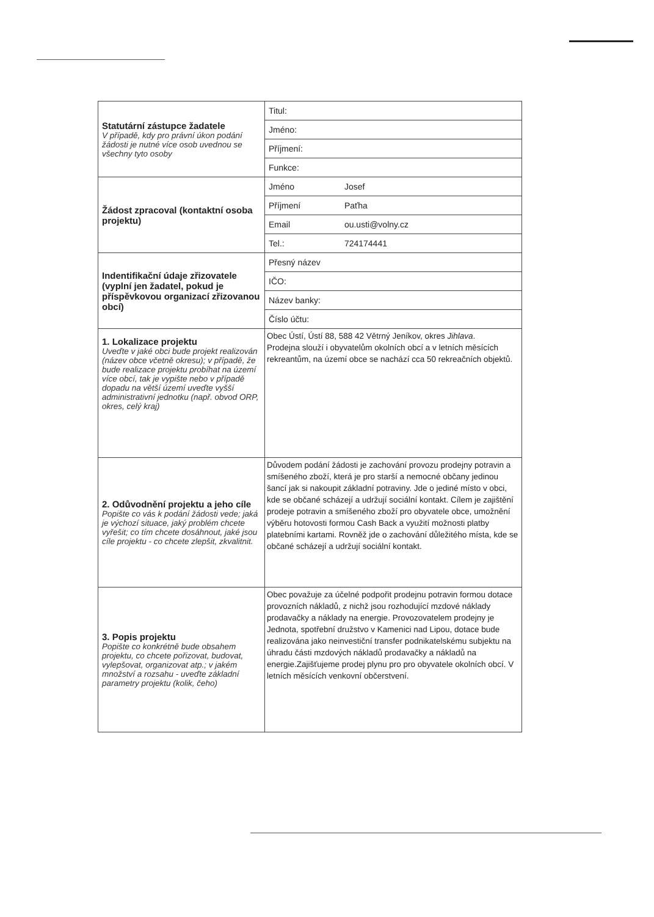| Statutární zástupce žadatele V případě, kdy pro právní úkon podání žádosti je nutné více osob uvednou se všechny tyto osoby | Titul: |
| | Jméno: |
| | Příjmení: |
| | Funkce: |
| Žádost zpracoval (kontaktní osoba projektu) | Jméno Josef |
| | Příjmení Paťha |
| | Email ou.usti@volny.cz |
| | Tel.: 724174441 |
| Indentifikační údaje zřizovatele (vyplní jen žadatel, pokud je příspěvkovou organizací zřizovanou obcí) | Přesný název |
| | IČO: |
| | Název banky: |
| | Číslo účtu: |
| 1. Lokalizace projektu Uveďte v jaké obci bude projekt realizován (název obce včetně okresu); v případě, že bude realizace projektu probíhat na území více obcí, tak je vypište nebo v případě dopadu na větší území uveďte vyšší administrativní jednotku (např. obvod ORP, okres, celý kraj) | Obec Ústí, Ústí 88, 588 42 Větrný Jeníkov, okres Jihlava . Prodejna slouží i obyvatelům okolních obcí a v letních měsících rekreantům, na území obce se nachází cca 50 rekreačních objektů. |
| 2. Odůvodnění projektu a jeho cíle Popište co vás k podání žádosti vede; jaká je výchozí situace, jaký problém chcete vyřešit; co tím chcete dosáhnout, jaké jsou cíle projektu - co chcete zlepšit, zkvalitnit. | Důvodem podání žádosti je zachování provozu prodejny potravin a smíšeného zboží, která je pro starší a nemocné občany jedinou šancí jak si nakoupit základní potraviny. Jde o jediné místo v obci, kde se občané scházejí a udržují sociální kontakt. Cílem je zajištění prodeje potravin a smíšeného zboží pro obyvatele obce, umožnění výběru hotovosti formou Cash Back a využití možnosti platby platebními kartami. Rovněž jde o zachování důležitého místa, kde se občané scházejí a udržují sociální kontakt. |
| 3. Popis projektu Popište co konkrétně bude obsahem projektu, co chcete pořizovat, budovat, vylepšovat, organizovat atp.; v jakém množství a rozsahu - uveďte základní parametry projektu (kolik, čeho) | Obec považuje za účelné podpořit prodejnu potravin formou dotace provozních nákladů, z nichž jsou rozhodující mzdové náklady prodavačky a náklady na energie. Provozovatelem prodejny je Jednota, spotřební družstvo v Kamenici nad Lipou, dotace bude realizována jako neinvestiční transfer podnikatelskému subjektu na úhradu části mzdových nákladů prodavačky a nákladů na energie.Zajišťujeme prodej plynu pro pro obyvatele okolních obcí. V letních měsících venkovní občerstvení. |